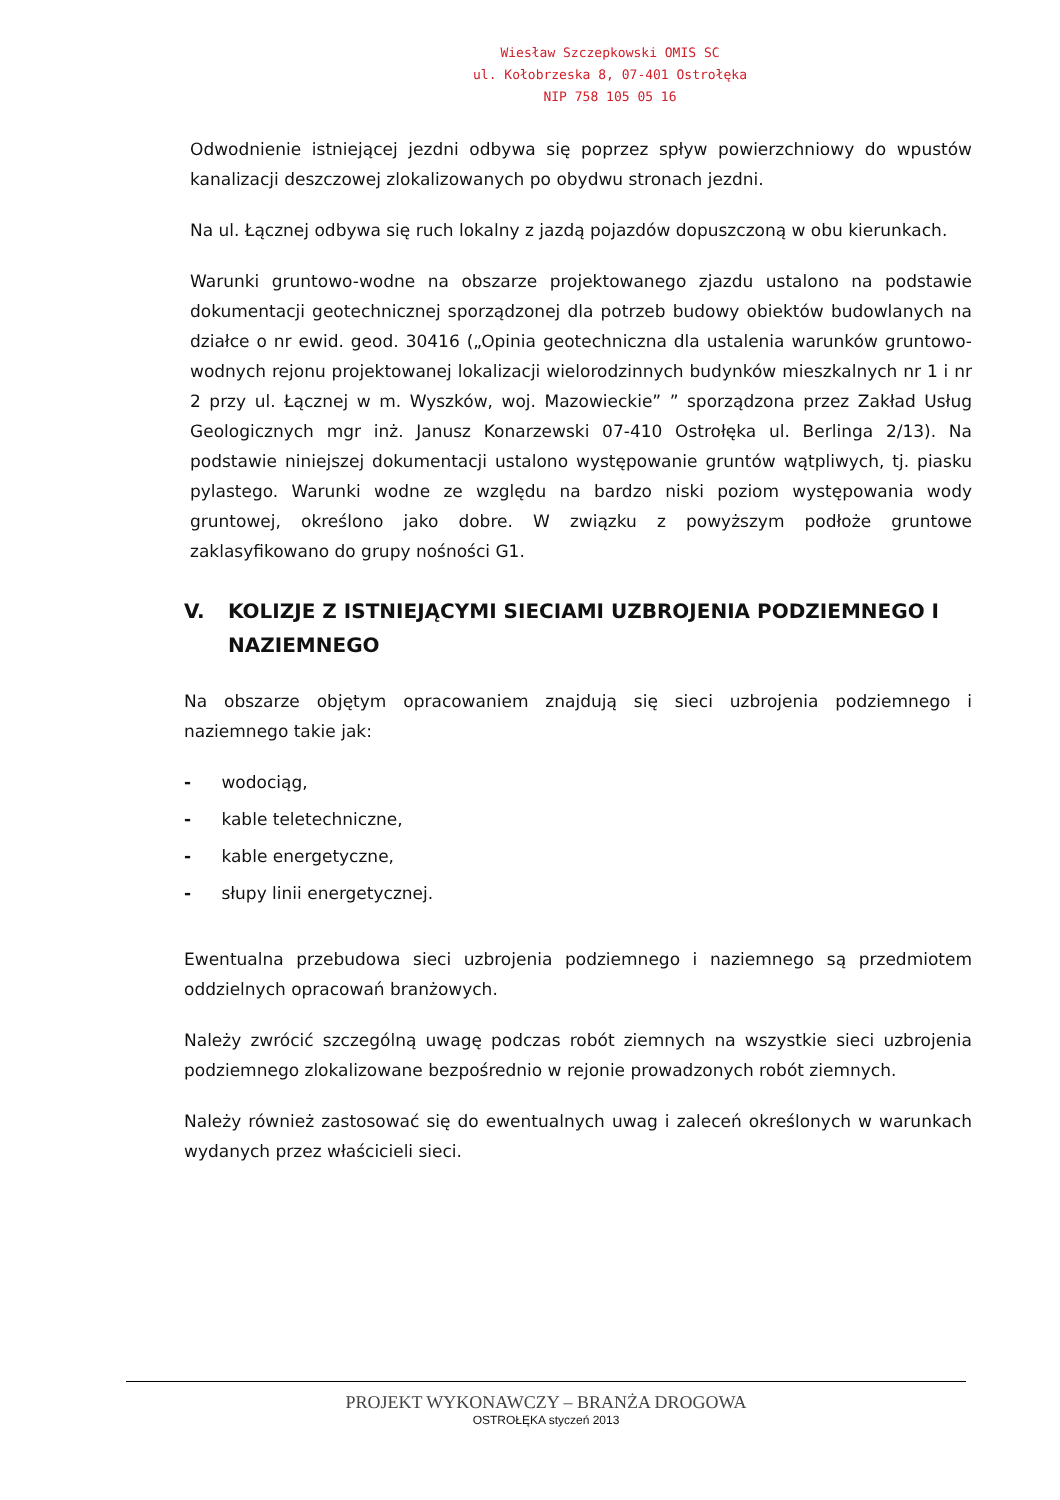Wiesław Szczepkowski OMIS SC
ul. Kołobrzeska 8, 07-401 Ostrołęka
NIP 758 105 05 16
Odwodnienie istniejącej jezdni odbywa się poprzez spływ powierzchniowy do wpustów kanalizacji deszczowej zlokalizowanych po obydwu stronach jezdni.
Na ul. Łącznej odbywa się ruch lokalny z jazdą pojazdów dopuszczoną w obu kierunkach.
Warunki gruntowo-wodne na obszarze projektowanego zjazdu ustalono na podstawie dokumentacji geotechnicznej sporządzonej dla potrzeb budowy obiektów budowlanych na działce o nr ewid. geod. 30416 („Opinia geotechniczna dla ustalenia warunków gruntowo-wodnych rejonu projektowanej lokalizacji wielorodzinnych budynków mieszkalnych nr 1 i nr 2 przy ul. Łącznej w m. Wyszków, woj. Mazowieckie” ” sporządzona przez Zakład Usług Geologicznych mgr inż. Janusz Konarzewski 07-410 Ostrołęka ul. Berlinga 2/13). Na podstawie niniejszej dokumentacji ustalono występowanie gruntów wątpliwych, tj. piasku pylastego. Warunki wodne ze względu na bardzo niski poziom występowania wody gruntowej, określono jako dobre. W związku z powyższym podłoże gruntowe zaklasyfikowano do grupy nośności G1.
V. KOLIZJE Z ISTNIEJĄCYMI SIECIAMI UZBROJENIA PODZIEMNEGO I NAZIEMNEGO
Na obszarze objętym opracowaniem znajdują się sieci uzbrojenia podziemnego i naziemnego takie jak:
- wodociąg,
- kable teletechniczne,
- kable energetyczne,
- słupy linii energetycznej.
Ewentualna przebudowa sieci uzbrojenia podziemnego i naziemnego są przedmiotem oddzielnych opracowań branżowych.
Należy zwrócić szczególną uwagę podczas robót ziemnych na wszystkie sieci uzbrojenia podziemnego zlokalizowane bezpośrednio w rejonie prowadzonych robót ziemnych.
Należy również zastosować się do ewentualnych uwag i zaleceń określonych w warunkach wydanych przez właścicieli sieci.
PROJEKT WYKONAWCZY – BRANŻA DROGOWA
OSTROŁĘKA styczeń 2013